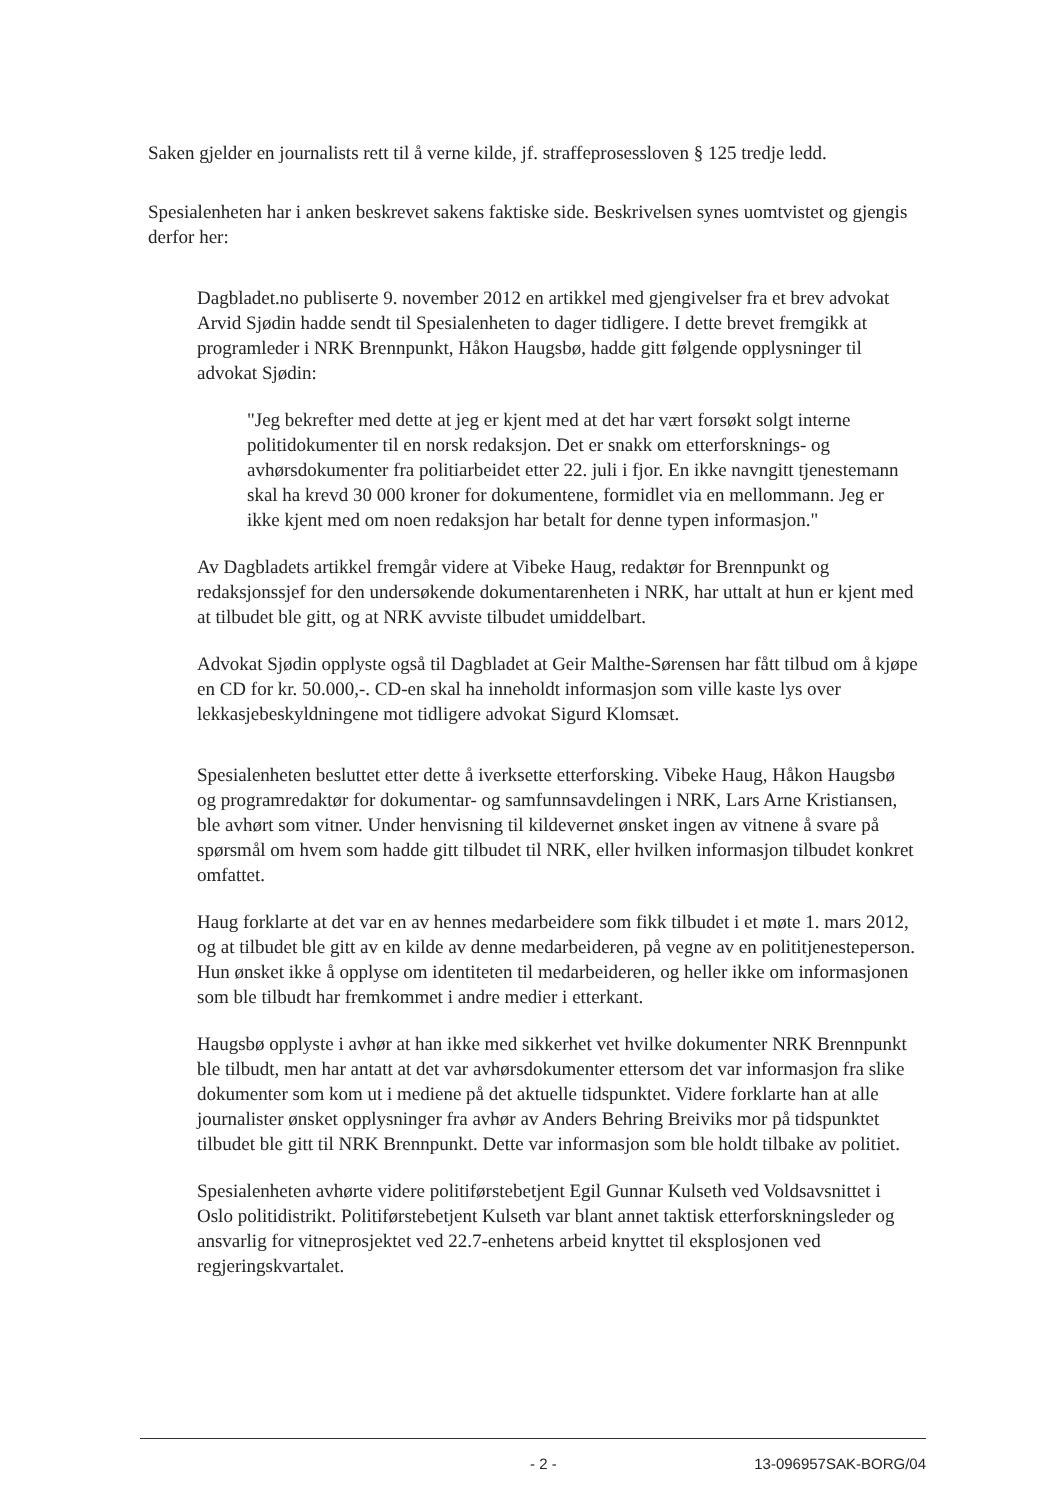Saken gjelder en journalists rett til å verne kilde, jf. straffeprosessloven § 125 tredje ledd.
Spesialenheten har i anken beskrevet sakens faktiske side. Beskrivelsen synes uomtvistet og gjengis derfor her:
Dagbladet.no publiserte 9. november 2012 en artikkel med gjengivelser fra et brev advokat Arvid Sjødin hadde sendt til Spesialenheten to dager tidligere. I dette brevet fremgikk at programleder i NRK Brennpunkt, Håkon Haugsbø, hadde gitt følgende opplysninger til advokat Sjødin:
"Jeg bekrefter med dette at jeg er kjent med at det har vært forsøkt solgt interne politidokumenter til en norsk redaksjon. Det er snakk om etterforsknings- og avhørsdokumenter fra politiarbeidet etter 22. juli i fjor. En ikke navngitt tjenestemann skal ha krevd 30 000 kroner for dokumentene, formidlet via en mellommann. Jeg er ikke kjent med om noen redaksjon har betalt for denne typen informasjon."
Av Dagbladets artikkel fremgår videre at Vibeke Haug, redaktør for Brennpunkt og redaksjonssjef for den undersøkende dokumentarenheten i NRK, har uttalt at hun er kjent med at tilbudet ble gitt, og at NRK avviste tilbudet umiddelbart.
Advokat Sjødin opplyste også til Dagbladet at Geir Malthe-Sørensen har fått tilbud om å kjøpe en CD for kr. 50.000,-. CD-en skal ha inneholdt informasjon som ville kaste lys over lekkasjebeskyldningene mot tidligere advokat Sigurd Klomsæt.
Spesialenheten besluttet etter dette å iverksette etterforsking. Vibeke Haug, Håkon Haugsbø og programredaktør for dokumentar- og samfunnsavdelingen i NRK, Lars Arne Kristiansen, ble avhørt som vitner. Under henvisning til kildevernet ønsket ingen av vitnene å svare på spørsmål om hvem som hadde gitt tilbudet til NRK, eller hvilken informasjon tilbudet konkret omfattet.
Haug forklarte at det var en av hennes medarbeidere som fikk tilbudet i et møte 1. mars 2012, og at tilbudet ble gitt av en kilde av denne medarbeideren, på vegne av en polititjenesteperson. Hun ønsket ikke å opplyse om identiteten til medarbeideren, og heller ikke om informasjonen som ble tilbudt har fremkommet i andre medier i etterkant.
Haugsbø opplyste i avhør at han ikke med sikkerhet vet hvilke dokumenter NRK Brennpunkt ble tilbudt, men har antatt at det var avhørsdokumenter ettersom det var informasjon fra slike dokumenter som kom ut i mediene på det aktuelle tidspunktet. Videre forklarte han at alle journalister ønsket opplysninger fra avhør av Anders Behring Breiviks mor på tidspunktet tilbudet ble gitt til NRK Brennpunkt. Dette var informasjon som ble holdt tilbake av politiet.
Spesialenheten avhørte videre politiførstebetjent Egil Gunnar Kulseth ved Voldsavsnittet i Oslo politidistrikt. Politiførstebetjent Kulseth var blant annet taktisk etterforskningsleder og ansvarlig for vitneprosjektet ved 22.7-enhetens arbeid knyttet til eksplosjonen ved regjeringskvartalet.
- 2 - 13-096957SAK-BORG/04